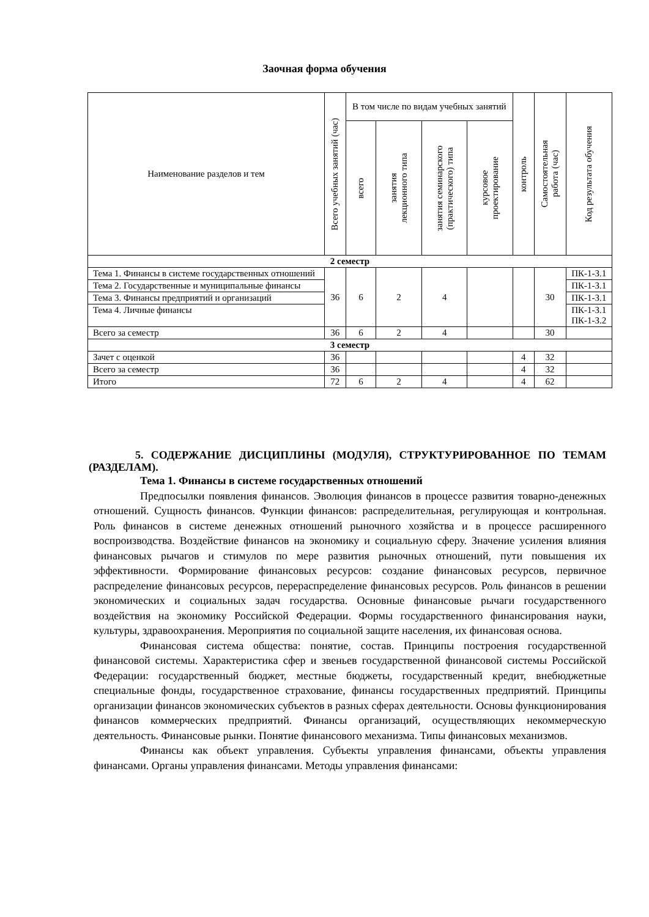Заочная форма обучения
| Наименование разделов и тем | Всего учебных занятий (час) | В том числе по видам учебных занятий | | | | контроль | Самостоятельная работа (час) | Код результата обучения |
| --- | --- | --- | --- | --- | --- | --- | --- | --- |
| | | всего | занятия лекционного типа | занятия семинарского (практического) типа | курсовое проектирование | | | |
| 2 семестр | | | | | | | | |
| Тема 1. Финансы в системе государственных отношений | 36 | 6 | 2 | 4 | | | 30 | ПК-1-З.1 |
| Тема 2. Государственные и муниципальные финансы | | | | | | | | ПК-1-З.1 |
| Тема 3. Финансы предприятий и организаций | | | | | | | | ПК-1-З.1 |
| Тема 4. Личные финансы | | | | | | | | ПК-1-З.1 ПК-1-З.2 |
| Всего за семестр | 36 | 6 | 2 | 4 | | | 30 | |
| 3 семестр | | | | | | | | |
| Зачет с оценкой | 36 | | | | | 4 | 32 | |
| Всего за семестр | 36 | | | | | 4 | 32 | |
| Итого | 72 | 6 | 2 | 4 | | 4 | 62 | |
5. СОДЕРЖАНИЕ ДИСЦИПЛИНЫ (МОДУЛЯ), СТРУКТУРИРОВАННОЕ ПО ТЕМАМ (РАЗДЕЛАМ).
Тема 1. Финансы в системе государственных отношений
Предпосылки появления финансов. Эволюция финансов в процессе развития товарно-денежных отношений. Сущность финансов. Функции финансов: распределительная, регулирующая и контрольная. Роль финансов в системе денежных отношений рыночного хозяйства и в процессе расширенного воспроизводства. Воздействие финансов на экономику и социальную сферу. Значение усиления влияния финансовых рычагов и стимулов по мере развития рыночных отношений, пути повышения их эффективности. Формирование финансовых ресурсов: создание финансовых ресурсов, первичное распределение финансовых ресурсов, перераспределение финансовых ресурсов. Роль финансов в решении экономических и социальных задач государства. Основные финансовые рычаги государственного воздействия на экономику Российской Федерации. Формы государственного финансирования науки, культуры, здравоохранения. Мероприятия по социальной защите населения, их финансовая основа.
Финансовая система общества: понятие, состав. Принципы построения государственной финансовой системы. Характеристика сфер и звеньев государственной финансовой системы Российской Федерации: государственный бюджет, местные бюджеты, государственный кредит, внебюджетные специальные фонды, государственное страхование, финансы государственных предприятий. Принципы организации финансов экономических субъектов в разных сферах деятельности. Основы функционирования финансов коммерческих предприятий. Финансы организаций, осуществляющих некоммерческую деятельность. Финансовые рынки. Понятие финансового механизма. Типы финансовых механизмов.
Финансы как объект управления. Субъекты управления финансами, объекты управления финансами. Органы управления финансами. Методы управления финансами: